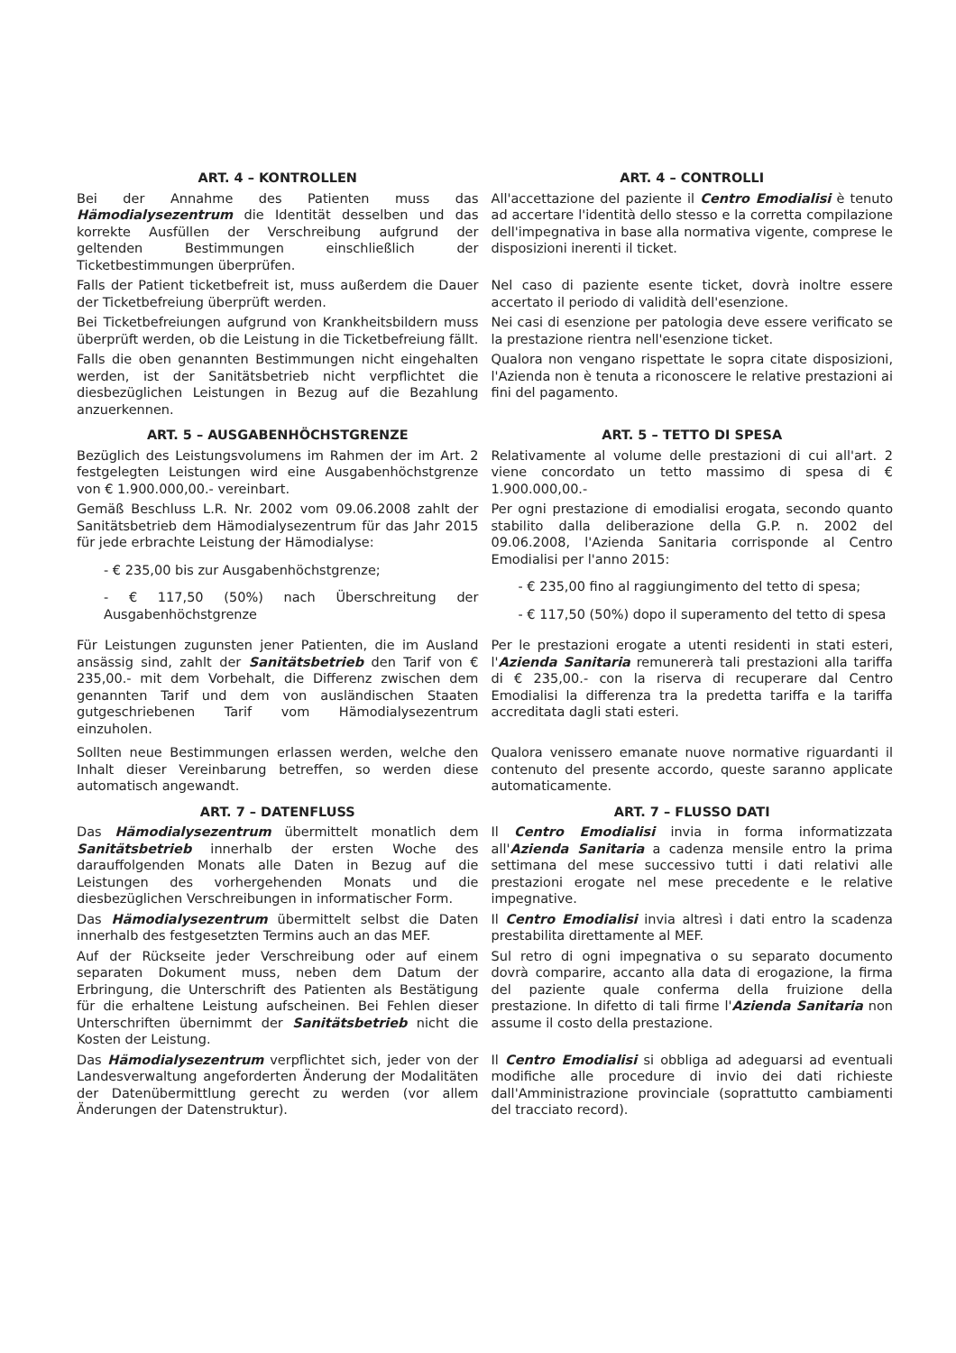ART. 4 – KONTROLLEN ART. 4 – CONTROLLI
Bei der Annahme des Patienten muss das Hämodialysezentrum die Identität desselben und das korrekte Ausfüllen der Verschreibung aufgrund der geltenden Bestimmungen einschließlich der Ticketbestimmungen überprüfen.
All'accettazione del paziente il Centro Emodialisi è tenuto ad accertare l'identità dello stesso e la corretta compilazione dell'impegnativa in base alla normativa vigente, comprese le disposizioni inerenti il ticket.
Falls der Patient ticketbefreit ist, muss außerdem die Dauer der Ticketbefreiung überprüft werden.
Nel caso di paziente esente ticket, dovrà inoltre essere accertato il periodo di validità dell'esenzione.
Bei Ticketbefreiungen aufgrund von Krankheitsbildern muss überprüft werden, ob die Leistung in die Ticketbefreiung fällt.
Nei casi di esenzione per patologia deve essere verificato se la prestazione rientra nell'esenzione ticket.
Falls die oben genannten Bestimmungen nicht eingehalten werden, ist der Sanitätsbetrieb nicht verpflichtet die diesbezüglichen Leistungen in Bezug auf die Bezahlung anzuerkennen.
Qualora non vengano rispettate le sopra citate disposizioni, l'Azienda non è tenuta a riconoscere le relative prestazioni ai fini del pagamento.
ART. 5 – AUSGABENHÖCHSTGRENZE ART. 5 – TETTO DI SPESA
Bezüglich des Leistungsvolumens im Rahmen der im Art. 2 festgelegten Leistungen wird eine Ausgabenhöchstgrenze von € 1.900.000,00.- vereinbart.
Relativamente al volume delle prestazioni di cui all'art. 2 viene concordato un tetto massimo di spesa di € 1.900.000,00.-
Gemäß Beschluss L.R. Nr. 2002 vom 09.06.2008 zahlt der Sanitätsbetrieb dem Hämodialysezentrum für das Jahr 2015 für jede erbrachte Leistung der Hämodialyse:
- € 235,00 bis zur Ausgabenhöchstgrenze;
- € 117,50 (50%) nach Überschreitung der Ausgabenhöchstgrenze
Per ogni prestazione di emodialisi erogata, secondo quanto stabilito dalla deliberazione della G.P. n. 2002 del 09.06.2008, l'Azienda Sanitaria corrisponde al Centro Emodialisi per l'anno 2015:
- € 235,00 fino al raggiungimento del tetto di spesa;
- € 117,50 (50%) dopo il superamento del tetto di spesa
Für Leistungen zugunsten jener Patienten, die im Ausland ansässig sind, zahlt der Sanitätsbetrieb den Tarif von € 235,00.- mit dem Vorbehalt, die Differenz zwischen dem genannten Tarif und dem von ausländischen Staaten gutgeschriebenen Tarif vom Hämodialysezentrum einzuholen.
Per le prestazioni erogate a utenti residenti in stati esteri, l'Azienda Sanitaria remunererà tali prestazioni alla tariffa di € 235,00.- con la riserva di recuperare dal Centro Emodialisi la differenza tra la predetta tariffa e la tariffa accreditata dagli stati esteri.
Sollten neue Bestimmungen erlassen werden, welche den Inhalt dieser Vereinbarung betreffen, so werden diese automatisch angewandt.
Qualora venissero emanate nuove normative riguardanti il contenuto del presente accordo, queste saranno applicate automaticamente.
ART. 7 – DATENFLUSS ART. 7 – FLUSSO DATI
Das Hämodialysezentrum übermittelt monatlich dem Sanitätsbetrieb innerhalb der ersten Woche des darauffolgenden Monats alle Daten in Bezug auf die Leistungen des vorhergehenden Monats und die diesbezüglichen Verschreibungen in informatischer Form.
Il Centro Emodialisi invia in forma informatizzata all'Azienda Sanitaria a cadenza mensile entro la prima settimana del mese successivo tutti i dati relativi alle prestazioni erogate nel mese precedente e le relative impegnative.
Das Hämodialysezentrum übermittelt selbst die Daten innerhalb des festgesetzten Termins auch an das MEF.
Il Centro Emodialisi invia altresì i dati entro la scadenza prestabilita direttamente al MEF.
Auf der Rückseite jeder Verschreibung oder auf einem separaten Dokument muss, neben dem Datum der Erbringung, die Unterschrift des Patienten als Bestätigung für die erhaltene Leistung aufscheinen. Bei Fehlen dieser Unterschriften übernimmt der Sanitätsbetrieb nicht die Kosten der Leistung.
Sul retro di ogni impegnativa o su separato documento dovrà comparire, accanto alla data di erogazione, la firma del paziente quale conferma della fruizione della prestazione. In difetto di tali firme l'Azienda Sanitaria non assume il costo della prestazione.
Das Hämodialysezentrum verpflichtet sich, jeder von der Landesverwaltung angeforderten Änderung der Modalitäten der Datenübermittlung gerecht zu werden (vor allem Änderungen der Datenstruktur).
Il Centro Emodialisi si obbliga ad adeguarsi ad eventuali modifiche alle procedure di invio dei dati richieste dall'Amministrazione provinciale (soprattutto cambiamenti del tracciato record).